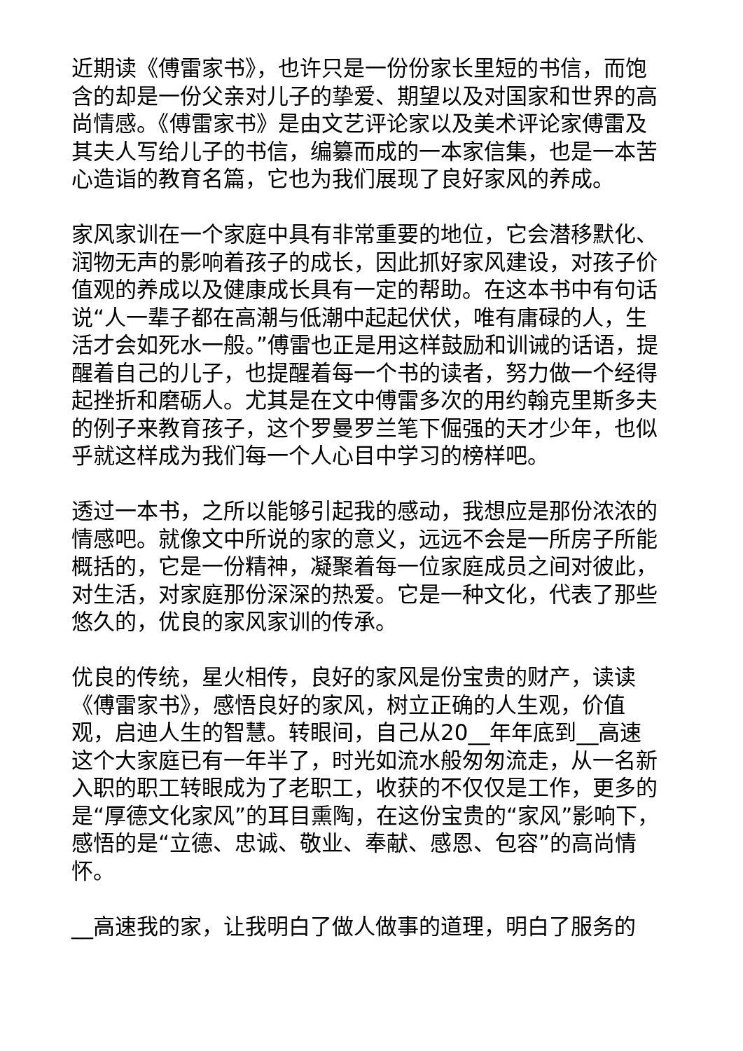近期读《傅雷家书》，也许只是一份份家长里短的书信，而饱含的却是一份父亲对儿子的挚爱、期望以及对国家和世界的高尚情感。《傅雷家书》是由文艺评论家以及美术评论家傅雷及其夫人写给儿子的书信，编纂而成的一本家信集，也是一本苦心造诣的教育名篇，它也为我们展现了良好家风的养成。
家风家训在一个家庭中具有非常重要的地位，它会潜移默化、润物无声的影响着孩子的成长，因此抓好家风建设，对孩子价值观的养成以及健康成长具有一定的帮助。在这本书中有句话说“人一辈子都在高潮与低潮中起起伏伏，唯有庸碌的人，生活才会如死水一般。”傅雷也正是用这样鼓励和训诫的话语，提醒着自己的儿子，也提醒着每一个书的读者，努力做一个经得起挫折和磨砺人。尤其是在文中傅雷多次的用约翰克里斯多夫的例子来教育孩子，这个罗曼罗兰笔下倔强的天才少年，也似乎就这样成为我们每一个人心目中学习的榜样吧。
透过一本书，之所以能够引起我的感动，我想应是那份浓浓的情感吧。就像文中所说的家的意义，远远不会是一所房子所能概括的，它是一份精神，凝聚着每一位家庭成员之间对彼此，对生活，对家庭那份深深的热爱。它是一种文化，代表了那些悠久的，优良的家风家训的传承。
优良的传统，星火相传，良好的家风是份宝贵的财产，读读《傅雷家书》，感悟良好的家风，树立正确的人生观，价值观，启迪人生的智慧。转眼间，自己从20__年年底到__高速这个大家庭已有一年半了，时光如流水般匆匆流走，从一名新入职的职工转眼成为了老职工，收获的不仅仅是工作，更多的是“厚德文化家风”的耳目熏陶，在这份宝贵的“家风”影响下，感悟的是“立德、忠诚、敬业、奉献、感恩、包容”的高尚情怀。
__高速我的家，让我明白了做人做事的道理，明白了服务的